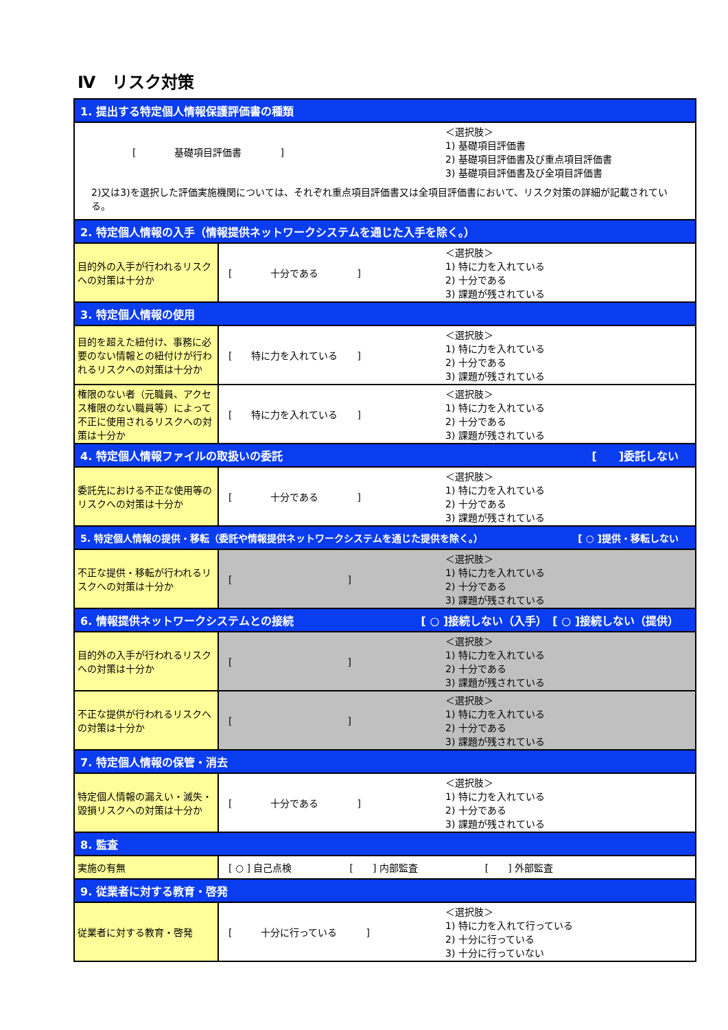Ⅳ　リスク対策
| 1. 提出する特定個人情報保護評価書の種類 | |
| [ 基礎項目評価書 ] ＜選択肢＞ 1) 基礎項目評価書 2) 基礎項目評価書及び重点項目評価書 3) 基礎項目評価書及び全項目評価書 2)又は3)を選択した評価実施機関については、それぞれ重点項目評価書又は全項目評価書において、リスク対策の詳細が記載されている。 | |
| 2. 特定個人情報の入手（情報提供ネットワークシステムを通じた入手を除く。） | |
| 目的外の入手が行われるリスクへの対策は十分か | [ 十分である ] ＜選択肢＞ 1) 特に力を入れている 2) 十分である 3) 課題が残されている |
| 3. 特定個人情報の使用 | |
| 目的を超えた紐付け、事務に必要のない情報との紐付けが行われるリスクへの対策は十分か | [ 特に力を入れている ] ＜選択肢＞ 1) 特に力を入れている 2) 十分である 3) 課題が残されている |
| 権限のない者（元職員、アクセス権限のない職員等）によって不正に使用されるリスクへの対策は十分か | [ 特に力を入れている ] ＜選択肢＞ 1) 特に力を入れている 2) 十分である 3) 課題が残されている |
| 4. 特定個人情報ファイルの取扱いの委託 [ ]委託しない | |
| 委託先における不正な使用等のリスクへの対策は十分か | [ 十分である ] ＜選択肢＞ 1) 特に力を入れている 2) 十分である 3) 課題が残されている |
| 5. 特定個人情報の提供・移転（委託や情報提供ネットワークシステムを通じた提供を除く。） [ ○ ]提供・移転しない | |
| 不正な提供・移転が行われるリスクへの対策は十分か | [ ] ＜選択肢＞ 1) 特に力を入れている 2) 十分である 3) 課題が残されている |
| 6. 情報提供ネットワークシステムとの接続 [ ○ ]接続しない（入手） [ ○ ]接続しない（提供） | |
| 目的外の入手が行われるリスクへの対策は十分か | [ ] ＜選択肢＞ 1) 特に力を入れている 2) 十分である 3) 課題が残されている |
| 不正な提供が行われるリスクへの対策は十分か | [ ] ＜選択肢＞ 1) 特に力を入れている 2) 十分である 3) 課題が残されている |
| 7. 特定個人情報の保管・消去 | |
| 特定個人情報の漏えい・滅失・毀損リスクへの対策は十分か | [ 十分である ] ＜選択肢＞ 1) 特に力を入れている 2) 十分である 3) 課題が残されている |
| 8. 監査 | |
| 実施の有無 | [ ○ ] 自己点検 [ ] 内部監査 [ ] 外部監査 |
| 9. 従業者に対する教育・啓発 | |
| 従業者に対する教育・啓発 | [ 十分に行っている ] ＜選択肢＞ 1) 特に力を入れて行っている 2) 十分に行っている 3) 十分に行っていない |